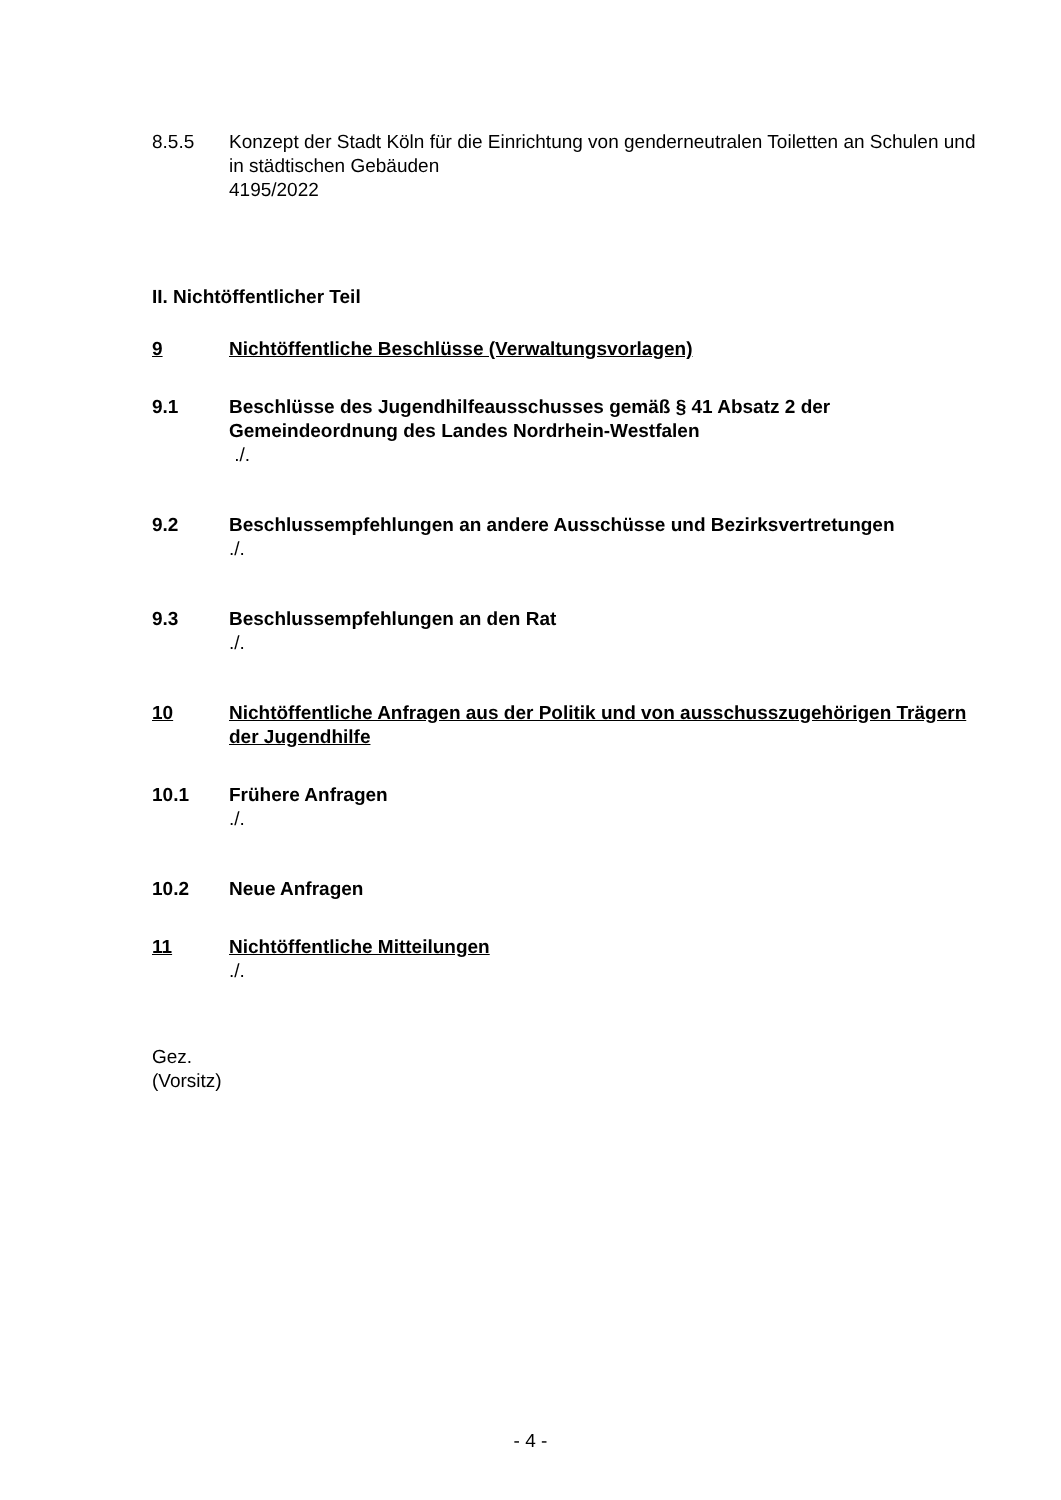8.5.5 Konzept der Stadt Köln für die Einrichtung von genderneutralen Toiletten an Schulen und in städtischen Gebäuden
4195/2022
II. Nichtöffentlicher Teil
9 Nichtöffentliche Beschlüsse (Verwaltungsvorlagen)
9.1 Beschlüsse des Jugendhilfeausschusses gemäß § 41 Absatz 2 der Gemeindeordnung des Landes Nordrhein-Westfalen
./.
9.2 Beschlussempfehlungen an andere Ausschüsse und Bezirksvertretungen
./.
9.3 Beschlussempfehlungen an den Rat
./.
10 Nichtöffentliche Anfragen aus der Politik und von ausschusszugehörigen Trägern der Jugendhilfe
10.1 Frühere Anfragen
./.
10.2 Neue Anfragen
11 Nichtöffentliche Mitteilungen
./.
Gez.
(Vorsitz)
- 4 -